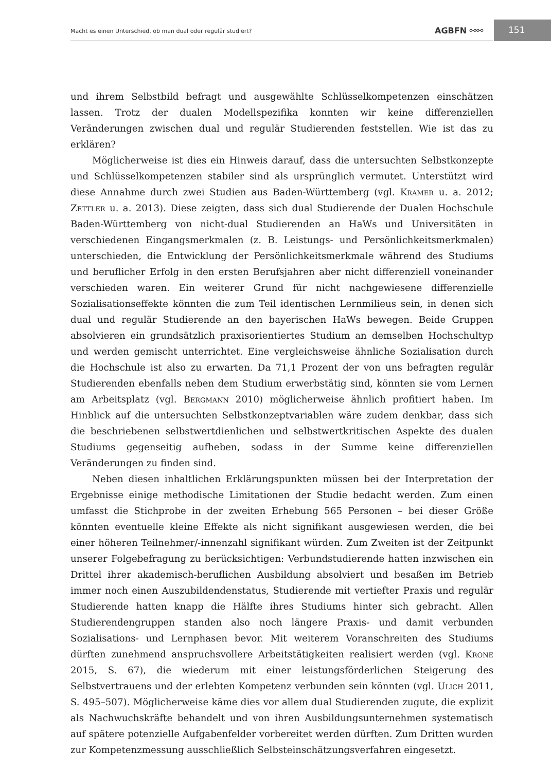Macht es einen Unterschied, ob man dual oder regulär studiert? AGBFN ⚯⚯
151
und ihrem Selbstbild befragt und ausgewählte Schlüsselkompetenzen einschätzen lassen. Trotz der dualen Modellspezifika konnten wir keine differenziellen Veränderungen zwischen dual und regulär Studierenden feststellen. Wie ist das zu erklären?
Möglicherweise ist dies ein Hinweis darauf, dass die untersuchten Selbstkonzepte und Schlüsselkompetenzen stabiler sind als ursprünglich vermutet. Unterstützt wird diese Annahme durch zwei Studien aus Baden-Württemberg (vgl. Kramer u. a. 2012; Zettler u. a. 2013). Diese zeigten, dass sich dual Studierende der Dualen Hochschule Baden-Württemberg von nicht-dual Studierenden an HaWs und Universitäten in verschiedenen Eingangsmerkmalen (z. B. Leistungs- und Persönlichkeitsmerkmalen) unterschieden, die Entwicklung der Persönlichkeitsmerkmale während des Studiums und beruflicher Erfolg in den ersten Berufsjahren aber nicht differenziell voneinander verschieden waren. Ein weiterer Grund für nicht nachgewiesene differenzielle Sozialisationseffekte könnten die zum Teil identischen Lernmilieus sein, in denen sich dual und regulär Studierende an den bayerischen HaWs bewegen. Beide Gruppen absolvieren ein grundsätzlich praxisorientiertes Studium an demselben Hochschultyp und werden gemischt unterrichtet. Eine vergleichsweise ähnliche Sozialisation durch die Hochschule ist also zu erwarten. Da 71,1 Prozent der von uns befragten regulär Studierenden ebenfalls neben dem Studium erwerbstätig sind, könnten sie vom Lernen am Arbeitsplatz (vgl. Bergmann 2010) möglicherweise ähnlich profitiert haben. Im Hinblick auf die untersuchten Selbstkonzeptvariablen wäre zudem denkbar, dass sich die beschriebenen selbstwertdienlichen und selbstwertkritischen Aspekte des dualen Studiums gegenseitig aufheben, sodass in der Summe keine differenziellen Veränderungen zu finden sind.
Neben diesen inhaltlichen Erklärungspunkten müssen bei der Interpretation der Ergebnisse einige methodische Limitationen der Studie bedacht werden. Zum einen umfasst die Stichprobe in der zweiten Erhebung 565 Personen – bei dieser Größe könnten eventuelle kleine Effekte als nicht signifikant ausgewiesen werden, die bei einer höheren Teilnehmer/-innenzahl signifikant würden. Zum Zweiten ist der Zeitpunkt unserer Folgebefragung zu berücksichtigen: Verbundstudierende hatten inzwischen ein Drittel ihrer akademisch-beruflichen Ausbildung absolviert und besaßen im Betrieb immer noch einen Auszubildendenstatus, Studierende mit vertiefter Praxis und regulär Studierende hatten knapp die Hälfte ihres Studiums hinter sich gebracht. Allen Studierendengruppen standen also noch längere Praxis- und damit verbunden Sozialisations- und Lernphasen bevor. Mit weiterem Voranschreiten des Studiums dürften zunehmend anspruchsvollere Arbeitstätigkeiten realisiert werden (vgl. Krone 2015, S. 67), die wiederum mit einer leistungsförderlichen Steigerung des Selbstvertrauens und der erlebten Kompetenz verbunden sein könnten (vgl. Ulich 2011, S. 495–507). Möglicherweise käme dies vor allem dual Studierenden zugute, die explizit als Nachwuchskräfte behandelt und von ihren Ausbildungsunternehmen systematisch auf spätere potenzielle Aufgabenfelder vorbereitet werden dürften. Zum Dritten wurden zur Kompetenzmessung ausschließlich Selbsteinschätzungsverfahren eingesetzt.